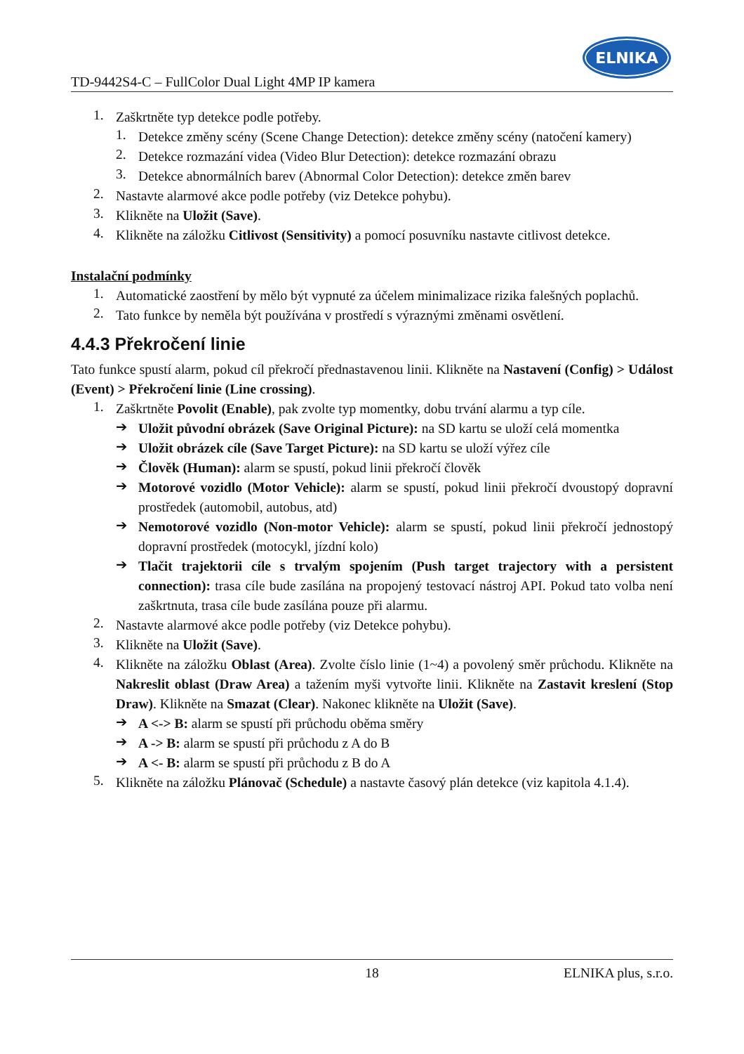TD-9442S4-C – FullColor Dual Light 4MP IP kamera
ELNIKA
1. Zaškrtněte typ detekce podle potřeby.
1. Detekce změny scény (Scene Change Detection): detekce změny scény (natočení kamery)
2. Detekce rozmazání videa (Video Blur Detection): detekce rozmazání obrazu
3. Detekce abnormálních barev (Abnormal Color Detection): detekce změn barev
2. Nastavte alarmové akce podle potřeby (viz Detekce pohybu).
3. Klikněte na Uložit (Save).
4. Klikněte na záložku Citlivost (Sensitivity) a pomocí posuvníku nastavte citlivost detekce.
Instalační podmínky
1. Automatické zaostření by mělo být vypnuté za účelem minimalizace rizika falešných poplachů.
2. Tato funkce by neměla být používána v prostředí s výraznými změnami osvětlení.
4.4.3 Překročení linie
Tato funkce spustí alarm, pokud cíl překročí přednastavenou linii. Klikněte na Nastavení (Config) > Událost (Event) > Překročení linie (Line crossing).
1. Zaškrtněte Povolit (Enable), pak zvolte typ momentky, dobu trvání alarmu a typ cíle.
➔ Uložit původní obrázek (Save Original Picture): na SD kartu se uloží celá momentka
➔ Uložit obrázek cíle (Save Target Picture): na SD kartu se uloží výřez cíle
➔ Člověk (Human): alarm se spustí, pokud linii překročí člověk
➔ Motorové vozidlo (Motor Vehicle): alarm se spustí, pokud linii překročí dvoustopý dopravní prostředek (automobil, autobus, atd)
➔ Nemotorové vozidlo (Non-motor Vehicle): alarm se spustí, pokud linii překročí jednostopý dopravní prostředek (motocykl, jízdní kolo)
➔ Tlačit trajektorii cíle s trvalým spojením (Push target trajectory with a persistent connection): trasa cíle bude zasílána na propojený testovací nástroj API. Pokud tato volba není zaškrtnuta, trasa cíle bude zasílána pouze při alarmu.
2. Nastavte alarmové akce podle potřeby (viz Detekce pohybu).
3. Klikněte na Uložit (Save).
4. Klikněte na záložku Oblast (Area). Zvolte číslo linie (1~4) a povolený směr průchodu. Klikněte na Nakreslit oblast (Draw Area) a tažením myši vytvořte linii. Klikněte na Zastavit kreslení (Stop Draw). Klikněte na Smazat (Clear). Nakonec klikněte na Uložit (Save).
➔ A <-> B: alarm se spustí při průchodu oběma směry
➔ A -> B: alarm se spustí při průchodu z A do B
➔ A <- B: alarm se spustí při průchodu z B do A
5. Klikněte na záložku Plánovač (Schedule) a nastavte časový plán detekce (viz kapitola 4.1.4).
18 ELNIKA plus, s.r.o.